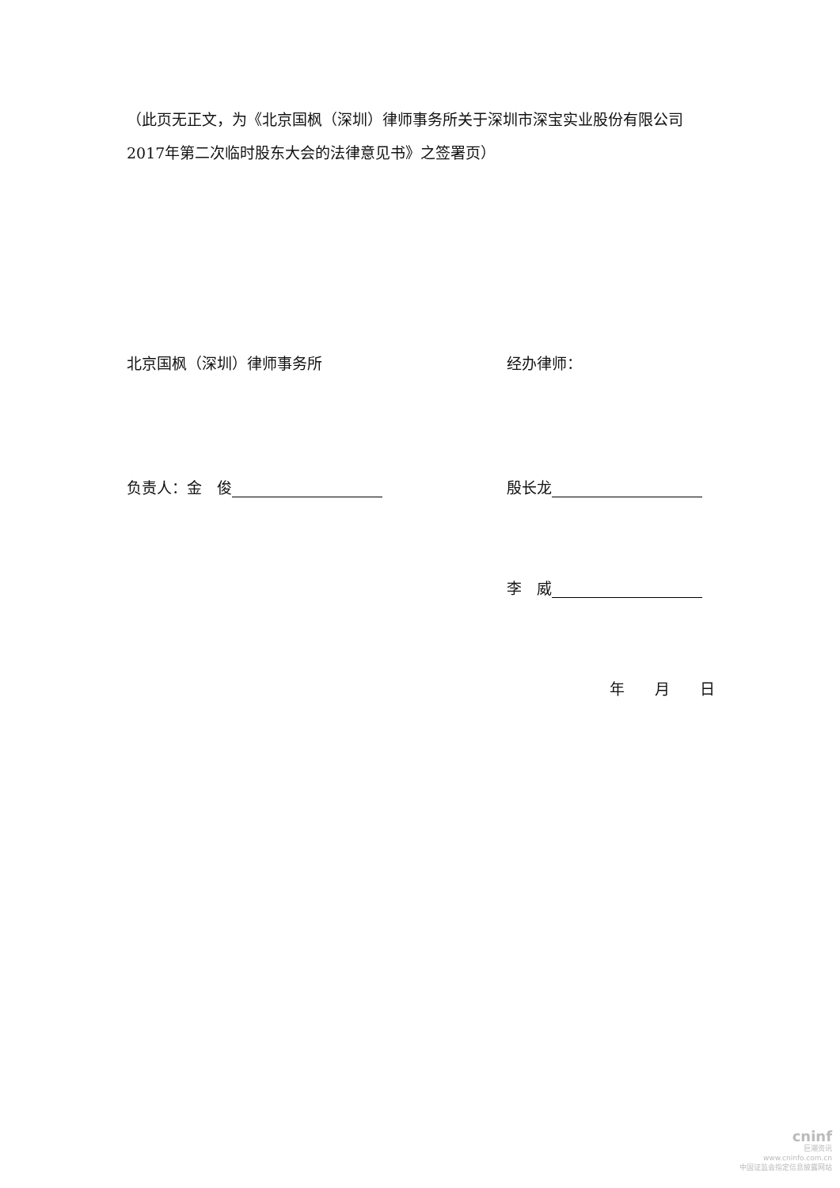（此页无正文，为《北京国枫（深圳）律师事务所关于深圳市深宝实业股份有限公司2017年第二次临时股东大会的法律意见书》之签署页）
北京国枫（深圳）律师事务所 经办律师：
负责人：金　俊 殷长龙
李　威
年　　月　　日
cninf
巨潮资讯
www.cninfo.com.cn
中国证监会指定信息披露网站